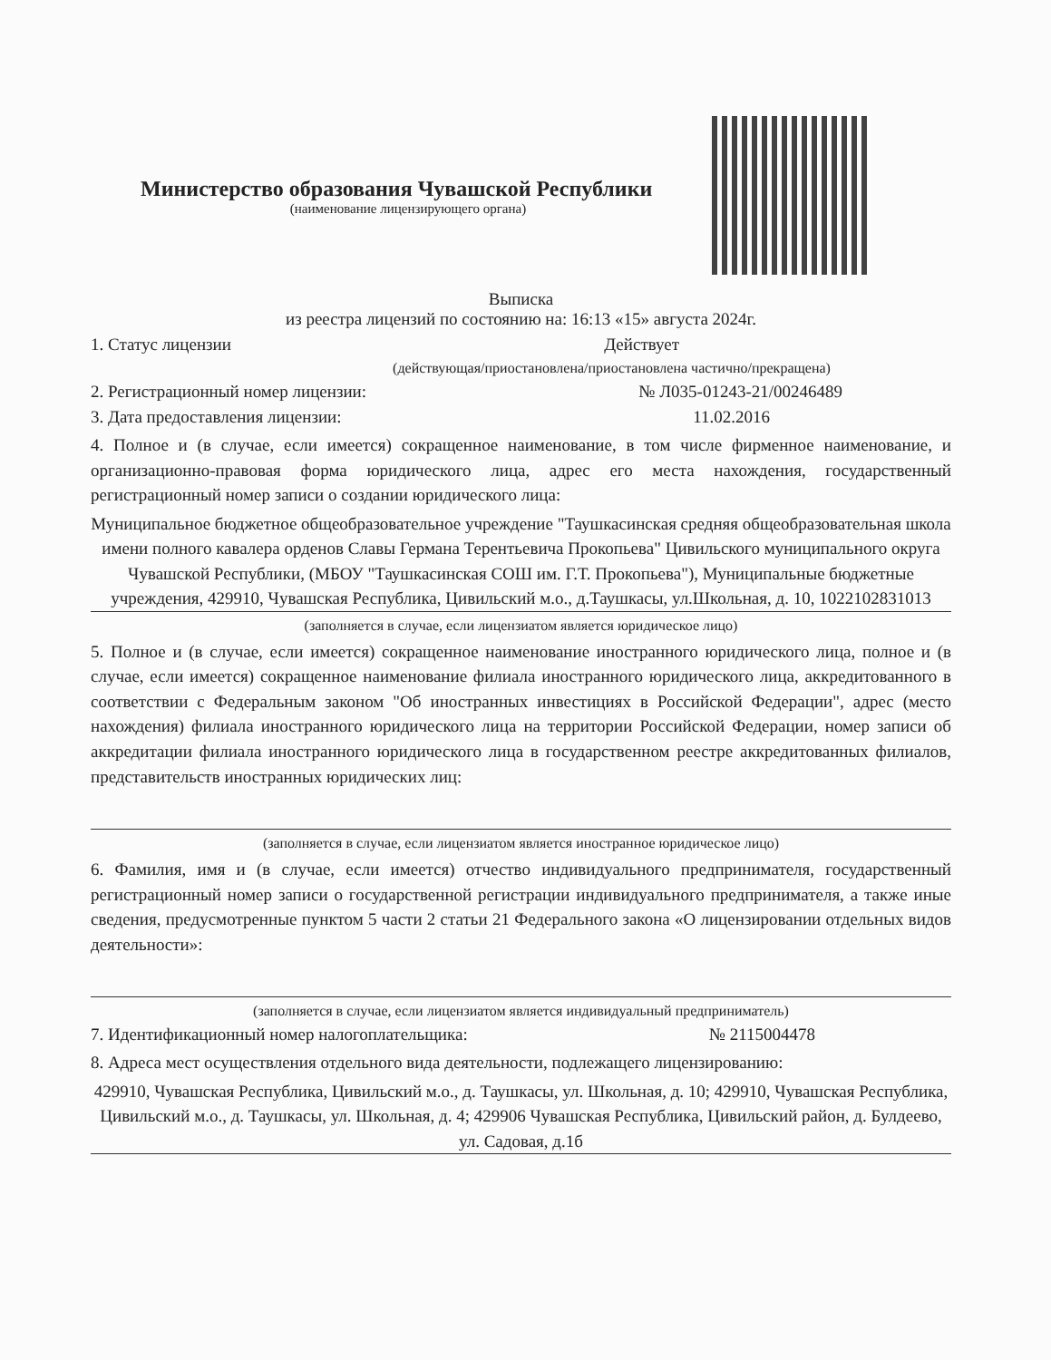Министерство образования Чувашской Республики
(наименование лицензирующего органа)
Выписка
из реестра лицензий по состоянию на: 16:13 «15» августа 2024г.
1. Статус лицензии Действует
(действующая/приостановлена/приостановлена частично/прекращена)
2. Регистрационный номер лицензии: № Л035-01243-21/00246489
3. Дата предоставления лицензии: 11.02.2016
4. Полное и (в случае, если имеется) сокращенное наименование, в том числе фирменное наименование, и организационно-правовая форма юридического лица, адрес его места нахождения, государственный регистрационный номер записи о создании юридического лица:
Муниципальное бюджетное общеобразовательное учреждение "Таушкасинская средняя общеобразовательная школа имени полного кавалера орденов Славы Германа Терентьевича Прокопьева" Цивильского муниципального округа Чувашской Республики, (МБОУ "Таушкасинская СОШ им. Г.Т. Прокопьева"), Муниципальные бюджетные учреждения, 429910, Чувашская Республика, Цивильский м.о., д.Таушкасы, ул.Школьная, д. 10, 1022102831013
(заполняется в случае, если лицензиатом является юридическое лицо)
5. Полное и (в случае, если имеется) сокращенное наименование иностранного юридического лица, полное и (в случае, если имеется) сокращенное наименование филиала иностранного юридического лица, аккредитованного в соответствии с Федеральным законом "Об иностранных инвестициях в Российской Федерации", адрес (место нахождения) филиала иностранного юридического лица на территории Российской Федерации, номер записи об аккредитации филиала иностранного юридического лица в государственном реестре аккредитованных филиалов, представительств иностранных юридических лиц:
(заполняется в случае, если лицензиатом является иностранное юридическое лицо)
6. Фамилия, имя и (в случае, если имеется) отчество индивидуального предпринимателя, государственный регистрационный номер записи о государственной регистрации индивидуального предпринимателя, а также иные сведения, предусмотренные пунктом 5 части 2 статьи 21 Федерального закона «О лицензировании отдельных видов деятельности»:
(заполняется в случае, если лицензиатом является индивидуальный предприниматель)
7. Идентификационный номер налогоплательщика: № 2115004478
8. Адреса мест осуществления отдельного вида деятельности, подлежащего лицензированию:
429910, Чувашская Республика, Цивильский м.о., д. Таушкасы, ул. Школьная, д. 10; 429910, Чувашская Республика, Цивильский м.о., д. Таушкасы, ул. Школьная, д. 4; 429906 Чувашская Республика, Цивильский район, д. Булдеево, ул. Садовая, д.1б